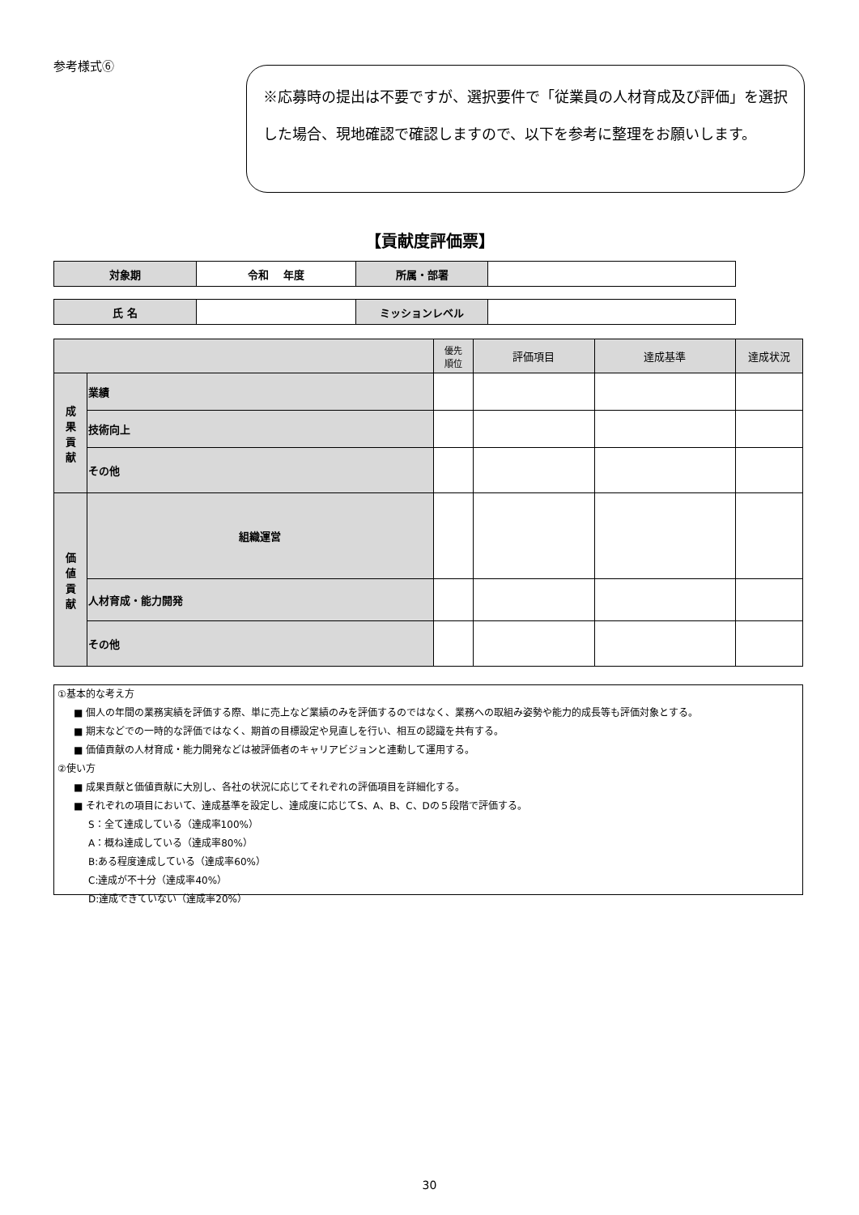参考様式⑥
※応募時の提出は不要ですが、選択要件で「従業員の人材育成及び評価」を選択した場合、現地確認で確認しますので、以下を参考に整理をお願いします。
【貢献度評価票】
| 対象期 | 令和 年度 | 所属・部署 | |
| 氏 名 | | ミッションレベル | |
| | | 優先 順位 | 評価項目 | 達成基準 | 達成状況 |
| --- | --- | --- | --- | --- | --- |
| 成 果 貢 献 | 業績 | | | | |
| | 技術向上 | | | | |
| | その他 | | | | |
| 価 値 貢 献 | 組織運営 | | | | |
| | 人材育成・能力開発 | | | | |
| | その他 | | | | |
①基本的な考え方
■ 個人の年間の業務実績を評価する際、単に売上など業績のみを評価するのではなく、業務への取組み姿勢や能力的成長等も評価対象とする。
■ 期末などでの一時的な評価ではなく、期首の目標設定や見直しを行い、相互の認識を共有する。
■ 価値貢献の人材育成・能力開発などは被評価者のキャリアビジョンと連動して運用する。
②使い方
■ 成果貢献と価値貢献に大別し、各社の状況に応じてそれぞれの評価項目を詳細化する。
■ それぞれの項目において、達成基準を設定し、達成度に応じてS、A、B、C、Dの５段階で評価する。
S：全て達成している（達成率100%）
A：概ね達成している（達成率80%）
B:ある程度達成している（達成率60%）
C:達成が不十分（達成率40%）
D:達成できていない（達成率20%）
30